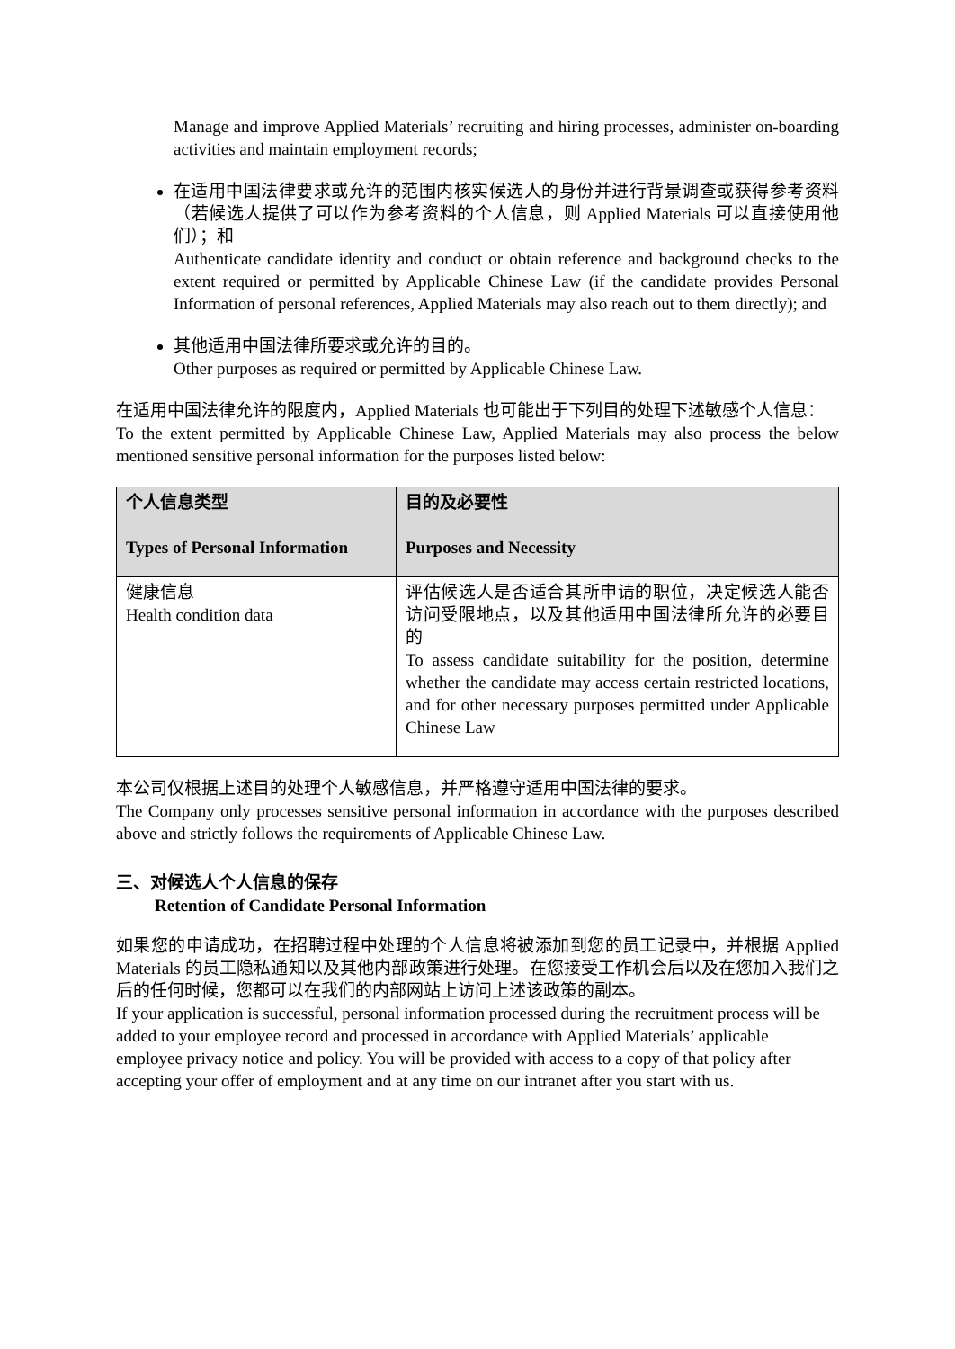Manage and improve Applied Materials’ recruiting and hiring processes, administer on-boarding activities and maintain employment records;
在适用中国法律要求或允许的范围内核实候选人的身份并进行背景调查或获得参考资料（若候选人提供了可以作为参考资料的个人信息，则 Applied Materials 可以直接使用他们）；和
Authenticate candidate identity and conduct or obtain reference and background checks to the extent required or permitted by Applicable Chinese Law (if the candidate provides Personal Information of personal references, Applied Materials may also reach out to them directly); and
其他适用中国法律所要求或允许的目的。
Other purposes as required or permitted by Applicable Chinese Law.
在适用中国法律允许的限度内，Applied Materials 也可能出于下列目的处理下述敏感个人信息：
To the extent permitted by Applicable Chinese Law, Applied Materials may also process the below mentioned sensitive personal information for the purposes listed below:
| 个人信息类型 Types of Personal Information | 目的及必要性 Purposes and Necessity |
| --- | --- |
| 健康信息 Health condition data | 评估候选人是否适合其所申请的职位，决定候选人能否访问受限地点，以及其他适用中国法律所允许的必要目的 To assess candidate suitability for the position, determine whether the candidate may access certain restricted locations, and for other necessary purposes permitted under Applicable Chinese Law |
本公司仅根据上述目的处理个人敏感信息，并严格遵守适用中国法律的要求。
The Company only processes sensitive personal information in accordance with the purposes described above and strictly follows the requirements of Applicable Chinese Law.
三、对候选人个人信息的保存
Retention of Candidate Personal Information
如果您的申请成功，在招聘过程中处理的个人信息将被添加到您的员工记录中，并根据 Applied Materials 的员工隐私通知以及其他内部政策进行处理。在您接受工作机会后以及在您加入我们之后的任何时候，您都可以在我们的内部网站上访问上述该政策的副本。
If your application is successful, personal information processed during the recruitment process will be added to your employee record and processed in accordance with Applied Materials’ applicable employee privacy notice and policy. You will be provided with access to a copy of that policy after accepting your offer of employment and at any time on our intranet after you start with us.